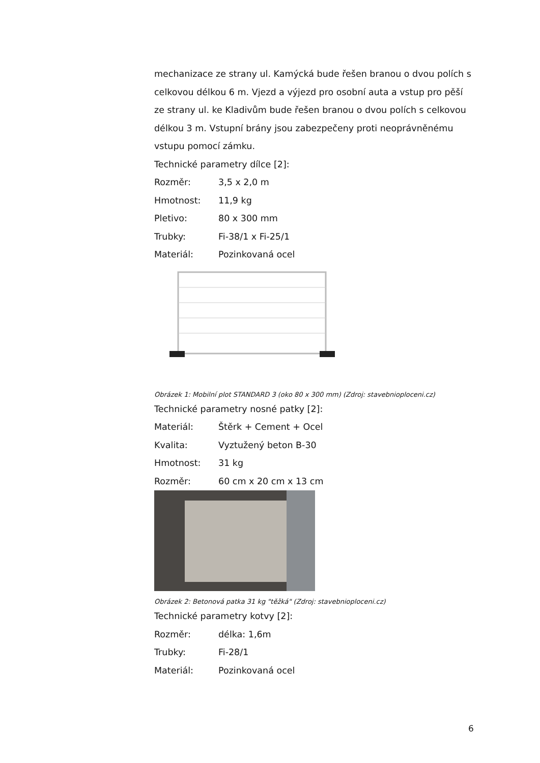mechanizace ze strany ul. Kamýcká bude řešen branou o dvou polích s celkovou délkou 6 m. Vjezd a výjezd pro osobní auta a vstup pro pěší ze strany ul. ke Kladivům bude řešen branou o dvou polích s celkovou délkou 3 m. Vstupní brány jsou zabezpečeny proti neoprávněnému vstupu pomocí zámku.
Technické parametry dílce [2]:
Rozměr: 3,5 x 2,0 m
Hmotnost: 11,9 kg
Pletivo: 80 x 300 mm
Trubky: Fi-38/1 x Fi-25/1
Materiál: Pozinkovaná ocel
Obrázek 1: Mobilní plot STANDARD 3 (oko 80 x 300 mm) (Zdroj: stavebnioploceni.cz)
Technické parametry nosné patky [2]:
Materiál: Štěrk + Cement + Ocel
Kvalita: Vyztužený beton B-30
Hmotnost: 31 kg
Rozměr: 60 cm x 20 cm x 13 cm
Obrázek 2: Betonová patka 31 kg "těžká" (Zdroj: stavebnioploceni.cz)
Technické parametry kotvy [2]:
Rozměr: délka: 1,6m
Trubky: Fi-28/1
Materiál: Pozinkovaná ocel
6